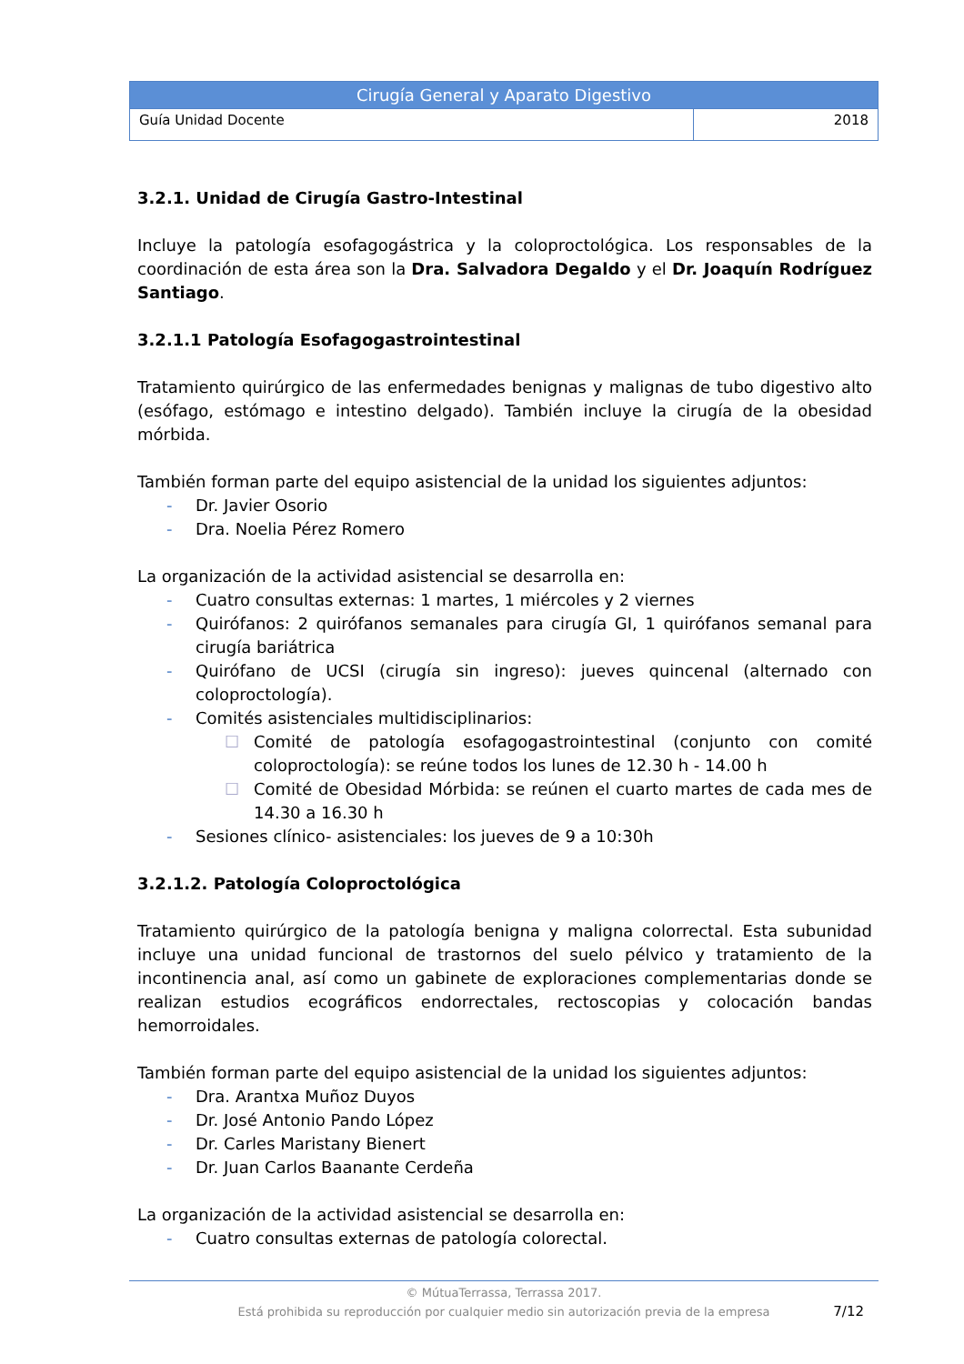| Cirugía General y Aparato Digestivo | |
| Guía Unidad Docente | 2018 |
3.2.1. Unidad de Cirugía Gastro-Intestinal
Incluye la patología esofagogástrica y la coloproctológica. Los responsables de la coordinación de esta área son la Dra. Salvadora Degaldo y el Dr. Joaquín Rodríguez Santiago.
3.2.1.1 Patología Esofagogastrointestinal
Tratamiento quirúrgico de las enfermedades benignas y malignas de tubo digestivo alto (esófago, estómago e intestino delgado). También incluye la cirugía de la obesidad mórbida.
También forman parte del equipo asistencial de la unidad los siguientes adjuntos:
- Dr. Javier Osorio
- Dra. Noelia Pérez Romero
La organización de la actividad asistencial se desarrolla en:
- Cuatro consultas externas: 1 martes, 1 miércoles y 2 viernes
- Quirófanos: 2 quirófanos semanales para cirugía GI, 1 quirófanos semanal para cirugía bariátrica
- Quirófano de UCSI (cirugía sin ingreso): jueves quincenal (alternado con coloproctología).
- Comités asistenciales multidisciplinarios:
☐ Comité de patología esofagogastrointestinal (conjunto con comité coloproctología): se reúne todos los lunes de 12.30 h - 14.00 h
☐ Comité de Obesidad Mórbida: se reúnen el cuarto martes de cada mes de 14.30 a 16.30 h
- Sesiones clínico- asistenciales: los jueves de 9 a 10:30h
3.2.1.2. Patología Coloproctológica
Tratamiento quirúrgico de la patología benigna y maligna colorrectal. Esta subunidad incluye una unidad funcional de trastornos del suelo pélvico y tratamiento de la incontinencia anal, así como un gabinete de exploraciones complementarias donde se realizan estudios ecográficos endorrectales, rectoscopias y colocación bandas hemorroidales.
También forman parte del equipo asistencial de la unidad los siguientes adjuntos:
- Dra. Arantxa Muñoz Duyos
- Dr. José Antonio Pando López
- Dr. Carles Maristany Bienert
- Dr. Juan Carlos Baanante Cerdeña
La organización de la actividad asistencial se desarrolla en:
- Cuatro consultas externas de patología colorectal.
© MútuaTerrassa, Terrassa 2017.
Está prohibida su reproducción por cualquier medio sin autorización previa de la empresa
7/12